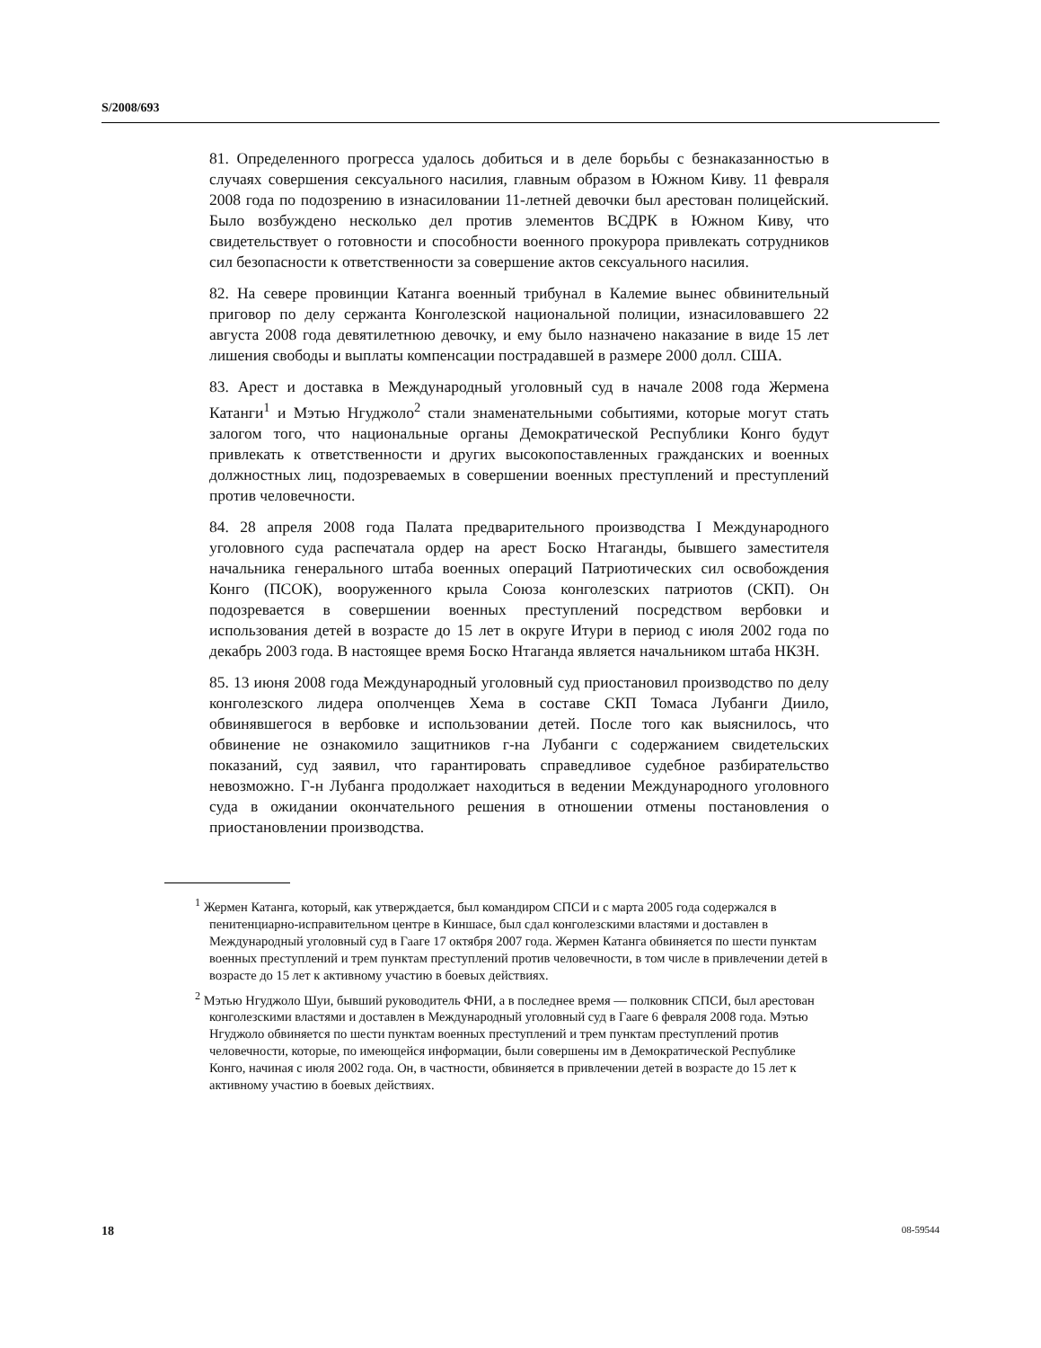S/2008/693
81. Определенного прогресса удалось добиться и в деле борьбы с безнаказанностью в случаях совершения сексуального насилия, главным образом в Южном Киву. 11 февраля 2008 года по подозрению в изнасиловании 11-летней девочки был арестован полицейский. Было возбуждено несколько дел против элементов ВСДРК в Южном Киву, что свидетельствует о готовности и способности военного прокурора привлекать сотрудников сил безопасности к ответственности за совершение актов сексуального насилия.
82. На севере провинции Катанга военный трибунал в Калемие вынес обвинительный приговор по делу сержанта Конголезской национальной полиции, изнасиловавшего 22 августа 2008 года девятилетнюю девочку, и ему было назначено наказание в виде 15 лет лишения свободы и выплаты компенсации пострадавшей в размере 2000 долл. США.
83. Арест и доставка в Международный уголовный суд в начале 2008 года Жермена Катанги<sup>1</sup> и Мэтью Нгуджоло<sup>2</sup> стали знаменательными событиями, которые могут стать залогом того, что национальные органы Демократической Республики Конго будут привлекать к ответственности и других высокопоставленных гражданских и военных должностных лиц, подозреваемых в совершении военных преступлений и преступлений против человечности.
84. 28 апреля 2008 года Палата предварительного производства I Международного уголовного суда распечатала ордер на арест Боско Нтаганды, бывшего заместителя начальника генерального штаба военных операций Патриотических сил освобождения Конго (ПСОК), вооруженного крыла Союза конголезских патриотов (СКП). Он подозревается в совершении военных преступлений посредством вербовки и использования детей в возрасте до 15 лет в округе Итури в период с июля 2002 года по декабрь 2003 года. В настоящее время Боско Нтаганда является начальником штаба НКЗН.
85. 13 июня 2008 года Международный уголовный суд приостановил производство по делу конголезского лидера ополченцев Хема в составе СКП Томаса Лубанги Диило, обвинявшегося в вербовке и использовании детей. После того как выяснилось, что обвинение не ознакомило защитников г-на Лубанги с содержанием свидетельских показаний, суд заявил, что гарантировать справедливое судебное разбирательство невозможно. Г-н Лубанга продолжает находиться в ведении Международного уголовного суда в ожидании окончательного решения в отношении отмены постановления о приостановлении производства.
<sup>1</sup> Жермен Катанга, который, как утверждается, был командиром СПСИ и с марта 2005 года содержался в пенитенциарно-исправительном центре в Киншасе, был сдал конголезскими властями и доставлен в Международный уголовный суд в Гааге 17 октября 2007 года. Жермен Катанга обвиняется по шести пунктам военных преступлений и трем пунктам преступлений против человечности, в том числе в привлечении детей в возрасте до 15 лет к активному участию в боевых действиях.
<sup>2</sup> Мэтью Нгуджоло Шуи, бывший руководитель ФНИ, а в последнее время — полковник СПСИ, был арестован конголезскими властями и доставлен в Международный уголовный суд в Гааге 6 февраля 2008 года. Мэтью Нгуджоло обвиняется по шести пунктам военных преступлений и трем пунктам преступлений против человечности, которые, по имеющейся информации, были совершены им в Демократической Республике Конго, начиная с июля 2002 года. Он, в частности, обвиняется в привлечении детей в возрасте до 15 лет к активному участию в боевых действиях.
18 08-59544